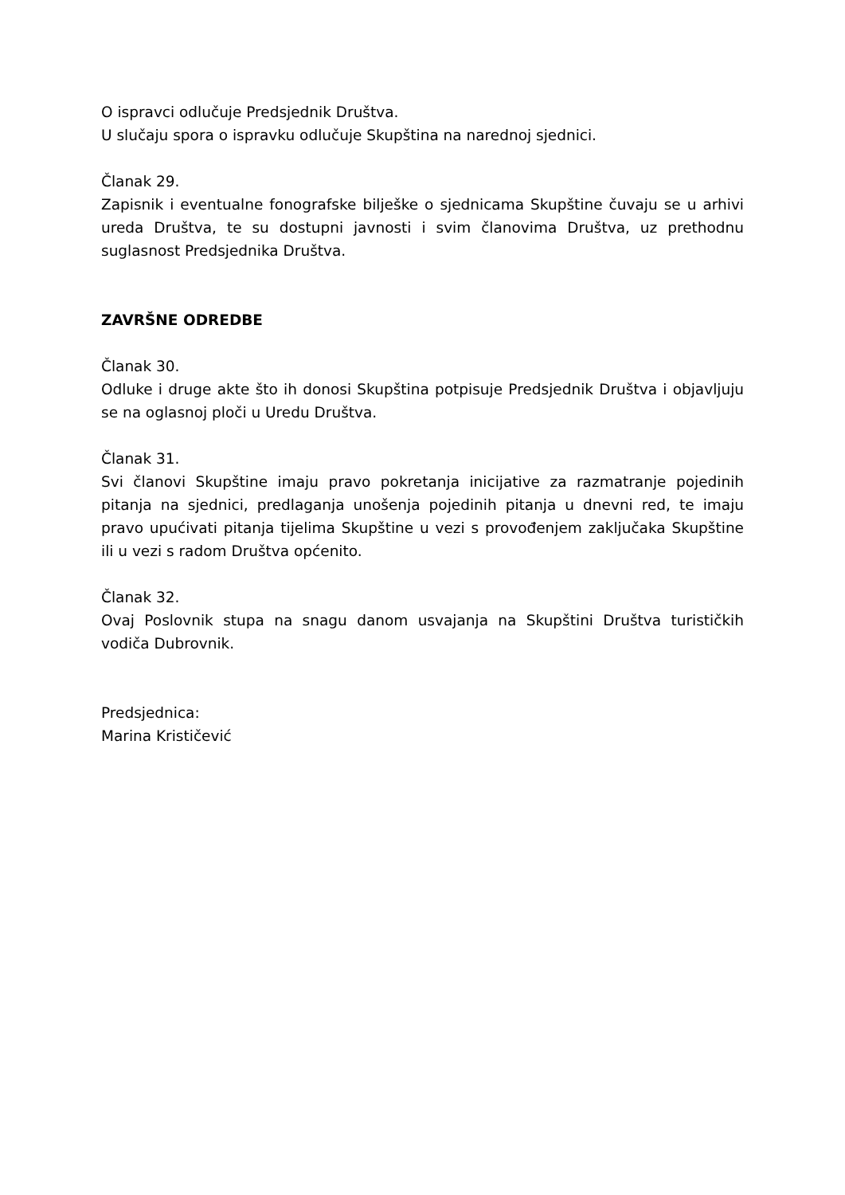O ispravci odlučuje Predsjednik Društva.
U slučaju spora o ispravku odlučuje Skupština na narednoj sjednici.
Članak 29.
Zapisnik i eventualne fonografske bilješke o sjednicama Skupštine čuvaju se u arhivi ureda Društva, te su dostupni javnosti i svim članovima Društva, uz prethodnu suglasnost Predsjednika Društva.
ZAVRŠNE ODREDBE
Članak 30.
Odluke i druge akte što ih donosi Skupština potpisuje Predsjednik Društva i objavljuju se na oglasnoj ploči u Uredu Društva.
Članak 31.
Svi članovi Skupštine imaju pravo pokretanja inicijative za razmatranje pojedinih pitanja na sjednici, predlaganja unošenja pojedinih pitanja u dnevni red, te imaju pravo upućivati pitanja tijelima Skupštine u vezi s provođenjem zaključaka Skupštine ili u vezi s radom Društva općenito.
Članak 32.
Ovaj Poslovnik stupa na snagu danom usvajanja na Skupštini Društva turističkih vodiča Dubrovnik.
Predsjednica:
Marina Krističević